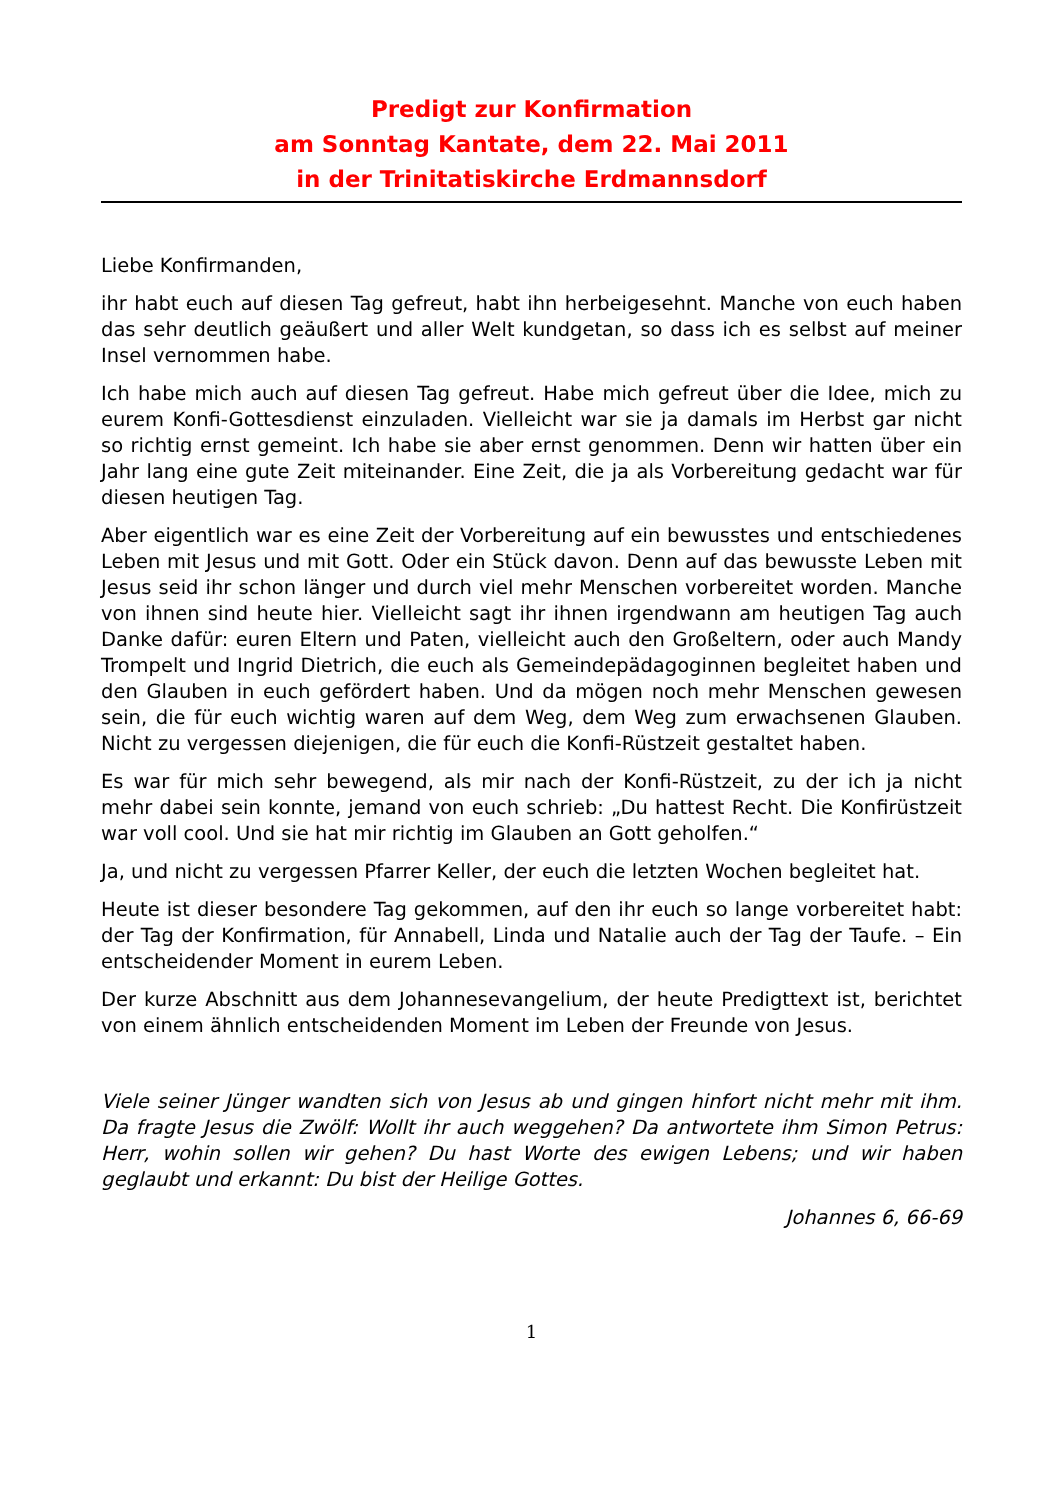Predigt zur Konfirmation
am Sonntag Kantate, dem 22. Mai 2011
in der Trinitatiskirche Erdmannsdorf
Liebe Konfirmanden,
ihr habt euch auf diesen Tag gefreut, habt ihn herbeigesehnt. Manche von euch haben das sehr deutlich geäußert und aller Welt kundgetan, so dass ich es selbst auf meiner Insel vernommen habe.
Ich habe mich auch auf diesen Tag gefreut. Habe mich gefreut über die Idee, mich zu eurem Konfi-Gottesdienst einzuladen. Vielleicht war sie ja damals im Herbst gar nicht so richtig ernst gemeint. Ich habe sie aber ernst genommen. Denn wir hatten über ein Jahr lang eine gute Zeit miteinander. Eine Zeit, die ja als Vorbereitung gedacht war für diesen heutigen Tag.
Aber eigentlich war es eine Zeit der Vorbereitung auf ein bewusstes und entschiedenes Leben mit Jesus und mit Gott. Oder ein Stück davon. Denn auf das bewusste Leben mit Jesus seid ihr schon länger und durch viel mehr Menschen vorbereitet worden. Manche von ihnen sind heute hier. Vielleicht sagt ihr ihnen irgendwann am heutigen Tag auch Danke dafür: euren Eltern und Paten, vielleicht auch den Großeltern, oder auch Mandy Trompelt und Ingrid Dietrich, die euch als Gemeindepädagoginnen begleitet haben und den Glauben in euch gefördert haben. Und da mögen noch mehr Menschen gewesen sein, die für euch wichtig waren auf dem Weg, dem Weg zum erwachsenen Glauben. Nicht zu vergessen diejenigen, die für euch die Konfi-Rüstzeit gestaltet haben.
Es war für mich sehr bewegend, als mir nach der Konfi-Rüstzeit, zu der ich ja nicht mehr dabei sein konnte, jemand von euch schrieb: „Du hattest Recht. Die Konfirüstzeit war voll cool. Und sie hat mir richtig im Glauben an Gott geholfen.“
Ja, und nicht zu vergessen Pfarrer Keller, der euch die letzten Wochen begleitet hat.
Heute ist dieser besondere Tag gekommen, auf den ihr euch so lange vorbereitet habt: der Tag der Konfirmation, für Annabell, Linda und Natalie auch der Tag der Taufe. – Ein entscheidender Moment in eurem Leben.
Der kurze Abschnitt aus dem Johannesevangelium, der heute Predigttext ist, berichtet von einem ähnlich entscheidenden Moment im Leben der Freunde von Jesus.
Viele seiner Jünger wandten sich von Jesus ab und gingen hinfort nicht mehr mit ihm. Da fragte Jesus die Zwölf: Wollt ihr auch weggehen? Da antwortete ihm Simon Petrus: Herr, wohin sollen wir gehen? Du hast Worte des ewigen Lebens; und wir haben geglaubt und erkannt: Du bist der Heilige Gottes.
Johannes 6, 66-69
1